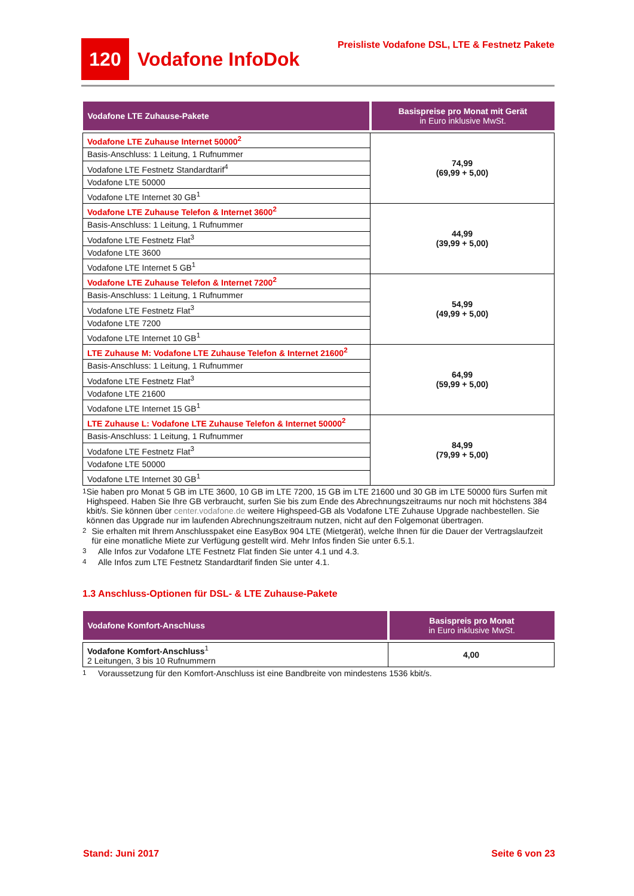120
Vodafone InfoDok
Preisliste Vodafone DSL, LTE & Festnetz Pakete
| Vodafone LTE Zuhause-Pakete | Basispreise pro Monat mit Gerät in Euro inklusive MwSt. |
| --- | --- |
| Vodafone LTE Zuhause Internet 50000<sup>2</sup> | 74,99 (69,99 + 5,00) |
| Basis-Anschluss: 1 Leitung, 1 Rufnummer | |
| Vodafone LTE Festnetz Standardtarif<sup>4</sup> | |
| Vodafone LTE 50000 | |
| Vodafone LTE Internet 30 GB<sup>1</sup> | |
| Vodafone LTE Zuhause Telefon & Internet 3600<sup>2</sup> | 44,99 (39,99 + 5,00) |
| Basis-Anschluss: 1 Leitung, 1 Rufnummer | |
| Vodafone LTE Festnetz Flat<sup>3</sup> | |
| Vodafone LTE 3600 | |
| Vodafone LTE Internet 5 GB<sup>1</sup> | |
| Vodafone LTE Zuhause Telefon & Internet 7200<sup>2</sup> | 54,99 (49,99 + 5,00) |
| Basis-Anschluss: 1 Leitung, 1 Rufnummer | |
| Vodafone LTE Festnetz Flat<sup>3</sup> | |
| Vodafone LTE 7200 | |
| Vodafone LTE Internet 10 GB<sup>1</sup> | |
| LTE Zuhause M: Vodafone LTE Zuhause Telefon & Internet 21600<sup>2</sup> | 64,99 (59,99 + 5,00) |
| Basis-Anschluss: 1 Leitung, 1 Rufnummer | |
| Vodafone LTE Festnetz Flat<sup>3</sup> | |
| Vodafone LTE 21600 | |
| Vodafone LTE Internet 15 GB<sup>1</sup> | |
| LTE Zuhause L: Vodafone LTE Zuhause Telefon & Internet 50000<sup>2</sup> | 84,99 (79,99 + 5,00) |
| Basis-Anschluss: 1 Leitung, 1 Rufnummer | |
| Vodafone LTE Festnetz Flat<sup>3</sup> | |
| Vodafone LTE 50000 | |
| Vodafone LTE Internet 30 GB<sup>1</sup> | |
<sup>1</sup> Sie haben pro Monat 5 GB im LTE 3600, 10 GB im LTE 7200, 15 GB im LTE 21600 und 30 GB im LTE 50000 fürs Surfen mit Highspeed. Haben Sie Ihre GB verbraucht, surfen Sie bis zum Ende des Abrechnungszeitraums nur noch mit höchstens 384 kbit/s. Sie können über center.vodafone.de weitere Highspeed-GB als Vodafone LTE Zuhause Upgrade nachbestellen. Sie können das Upgrade nur im laufenden Abrechnungszeitraum nutzen, nicht auf den Folgemonat übertragen.
<sup>2</sup> Sie erhalten mit Ihrem Anschlusspaket eine EasyBox 904 LTE (Mietgerät), welche Ihnen für die Dauer der Vertragslaufzeit für eine monatliche Miete zur Verfügung gestellt wird. Mehr Infos finden Sie unter 6.5.1.
<sup>3</sup> Alle Infos zur Vodafone LTE Festnetz Flat finden Sie unter 4.1 und 4.3.
<sup>4</sup> Alle Infos zum LTE Festnetz Standardtarif finden Sie unter 4.1.
1.3 Anschluss-Optionen für DSL- & LTE Zuhause-Pakete
| Vodafone Komfort-Anschluss | Basispreis pro Monat in Euro inklusive MwSt. |
| --- | --- |
| Vodafone Komfort-Anschluss<sup>1</sup> 2 Leitungen, 3 bis 10 Rufnummern | 4,00 |
<sup>1</sup> Voraussetzung für den Komfort-Anschluss ist eine Bandbreite von mindestens 1536 kbit/s.
Stand: Juni 2017 Seite 6 von 23